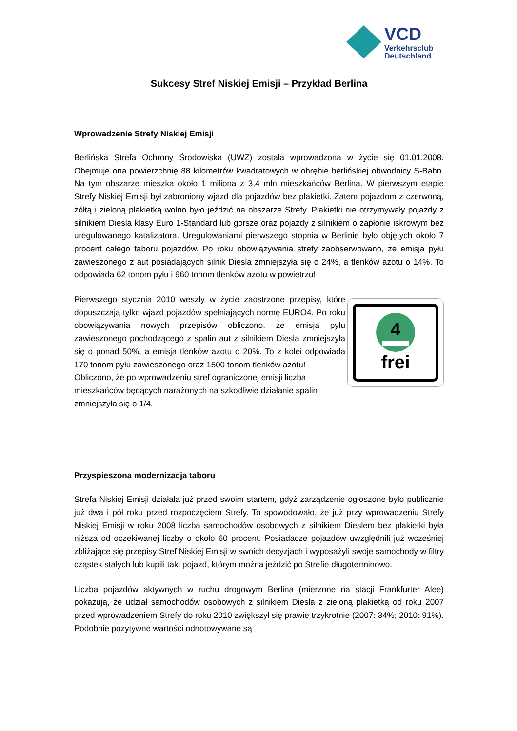VCD
Verkehrsclub
Deutschland
Sukcesy Stref Niskiej Emisji – Przykład Berlina
Wprowadzenie Strefy Niskiej Emisji
Berlińska Strefa Ochrony Środowiska (UWZ) została wprowadzona w życie się 01.01.2008. Obejmuje ona powierzchnię 88 kilometrów kwadratowych w obrębie berlińskiej obwodnicy S-Bahn. Na tym obszarze mieszka około 1 miliona z 3,4 mln mieszkańców Berlina. W pierwszym etapie Strefy Niskiej Emisji był zabroniony wjazd dla pojazdów bez plakietki. Zatem pojazdom z czerwoną, żółtą i zieloną plakietką wolno było jeździć na obszarze Strefy. Plakietki nie otrzymywały pojazdy z silnikiem Diesla klasy Euro 1-Standard lub gorsze oraz pojazdy z silnikiem o zapłonie iskrowym bez uregulowanego katalizatora. Uregulowaniami pierwszego stopnia w Berlinie było objętych około 7 procent całego taboru pojazdów. Po roku obowiązywania strefy zaobserwowano, że emisja pyłu zawieszonego z aut posiadających silnik Diesla zmniejszyła się o 24%, a tlenków azotu o 14%. To odpowiada 62 tonom pyłu i 960 tonom tlenków azotu w powietrzu!
4
frei
Pierwszego stycznia 2010 weszły w życie zaostrzone przepisy, które dopuszczają tylko wjazd pojazdów spełniających normę EURO4. Po roku obowiązywania nowych przepisów obliczono, że emisja pyłu zawieszonego pochodzącego z spalin aut z silnikiem Diesla zmniejszyła się o ponad 50%, a emisja tlenków azotu o 20%. To z kolei odpowiada 170 tonom pyłu zawieszonego oraz 1500 tonom tlenków azotu!
Obliczono, że po wprowadzeniu stref ograniczonej emisji liczba mieszkańców będących narażonych na szkodliwie działanie spalin zmniejszyła się o 1/4.
Przyspieszona modernizacja taboru
Strefa Niskiej Emisji działała już przed swoim startem, gdyż zarządzenie ogłoszone było publicznie już dwa i pół roku przed rozpoczęciem Strefy. To spowodowało, że już przy wprowadzeniu Strefy Niskiej Emisji w roku 2008 liczba samochodów osobowych z silnikiem Dieslem bez plakietki była niższa od oczekiwanej liczby o około 60 procent. Posiadacze pojazdów uwzględnili już wcześniej zbliżające się przepisy Stref Niskiej Emisji w swoich decyzjach i wyposażyli swoje samochody w filtry cząstek stałych lub kupili taki pojazd, którym można jeździć po Strefie długoterminowo.
Liczba pojazdów aktywnych w ruchu drogowym Berlina (mierzone na stacji Frankfurter Alee) pokazują, że udział samochodów osobowych z silnikiem Diesla z zieloną plakietką od roku 2007 przed wprowadzeniem Strefy do roku 2010 zwiększył się prawie trzykrotnie (2007: 34%; 2010: 91%). Podobnie pozytywne wartości odnotowywane są